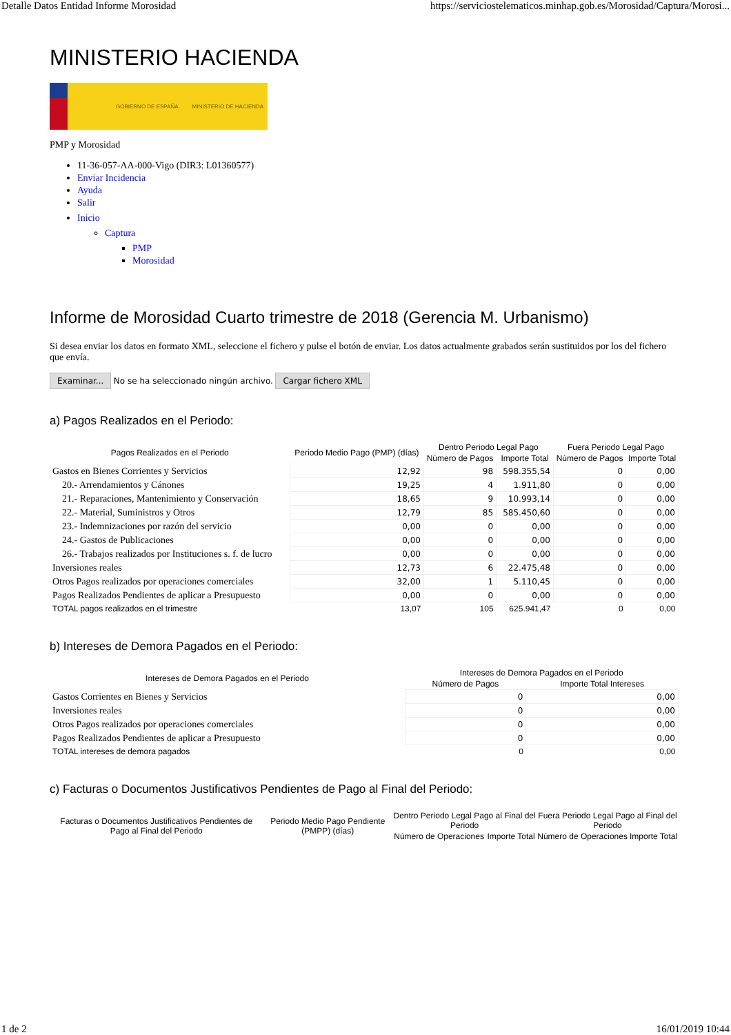Detalle Datos Entidad Informe Morosidad https://serviciostelematicos.minhap.gob.es/Morosidad/Captura/Morosi...
MINISTERIO HACIENDA
GOBIERNO DE ESPAÑA MINISTERIO DE HACIENDA
PMP y Morosidad
11-36-057-AA-000-Vigo (DIR3: L01360577)
Enviar Incidencia
Ayuda
Salir
Inicio
Captura
PMP
Morosidad
Informe de Morosidad Cuarto trimestre de 2018 (Gerencia M. Urbanismo)
Si desea enviar los datos en formato XML, seleccione el fichero y pulse el botón de enviar. Los datos actualmente grabados serán sustituidos por los del fichero que envía.
Examinar... No se ha seleccionado ningún archivo. Cargar fichero XML
a) Pagos Realizados en el Periodo:
| Pagos Realizados en el Periodo | Periodo Medio Pago (PMP) (días) | Dentro Periodo Legal Pago | | Fuera Periodo Legal Pago | |
| --- | --- | --- | --- | --- | --- |
| | | Número de Pagos | Importe Total | Número de Pagos | Importe Total |
| Gastos en Bienes Corrientes y Servicios | 12,92 | 98 | 598.355,54 | 0 | 0,00 |
| 20.- Arrendamientos y Cánones | 19,25 | 4 | 1.911,80 | 0 | 0,00 |
| 21.- Reparaciones, Mantenimiento y Conservación | 18,65 | 9 | 10.993,14 | 0 | 0,00 |
| 22.- Material, Suministros y Otros | 12,79 | 85 | 585.450,60 | 0 | 0,00 |
| 23.- Indemnizaciones por razón del servicio | 0,00 | 0 | 0,00 | 0 | 0,00 |
| 24.- Gastos de Publicaciones | 0,00 | 0 | 0,00 | 0 | 0,00 |
| 26.- Trabajos realizados por Instituciones s. f. de lucro | 0,00 | 0 | 0,00 | 0 | 0,00 |
| Inversiones reales | 12,73 | 6 | 22.475,48 | 0 | 0,00 |
| Otros Pagos realizados por operaciones comerciales | 32,00 | 1 | 5.110,45 | 0 | 0,00 |
| Pagos Realizados Pendientes de aplicar a Presupuesto | 0,00 | 0 | 0,00 | 0 | 0,00 |
| TOTAL pagos realizados en el trimestre | 13,07 | 105 | 625.941,47 | 0 | 0,00 |
b) Intereses de Demora Pagados en el Periodo:
| Intereses de Demora Pagados en el Periodo | Intereses de Demora Pagados en el Periodo | |
| --- | --- | --- |
| | Número de Pagos | Importe Total Intereses |
| Gastos Corrientes en Bienes y Servicios | 0 | 0,00 |
| Inversiones reales | 0 | 0,00 |
| Otros Pagos realizados por operaciones comerciales | 0 | 0,00 |
| Pagos Realizados Pendientes de aplicar a Presupuesto | 0 | 0,00 |
| TOTAL intereses de demora pagados | 0 | 0,00 |
c) Facturas o Documentos Justificativos Pendientes de Pago al Final del Periodo:
| Facturas o Documentos Justificativos Pendientes de Pago al Final del Periodo | Periodo Medio Pago Pendiente (PMPP) (días) | Dentro Periodo Legal Pago al Final del Periodo | | Fuera Periodo Legal Pago al Final del Periodo | |
| --- | --- | --- | --- | --- | --- |
| | | Número de Operaciones | Importe Total | Número de Operaciones | Importe Total |
1 de 2 16/01/2019 10:44